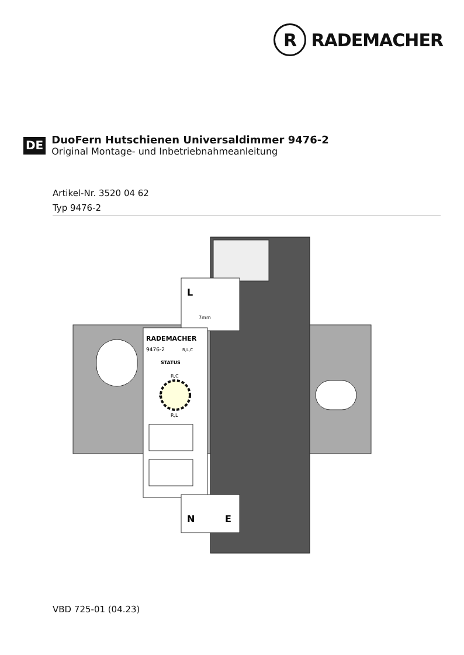R
RADEMACHER
DE
DuoFern Hutschienen Universaldimmer 9476-2
Original Montage- und Inbetriebnahmeanleitung
Artikel-Nr. 3520 04 62
Typ 9476-2
L
7mm
RADEMACHER
9476-2
R,L,C
STATUS
R,C
R,L
A
N
E
VBD 725-01 (04.23)